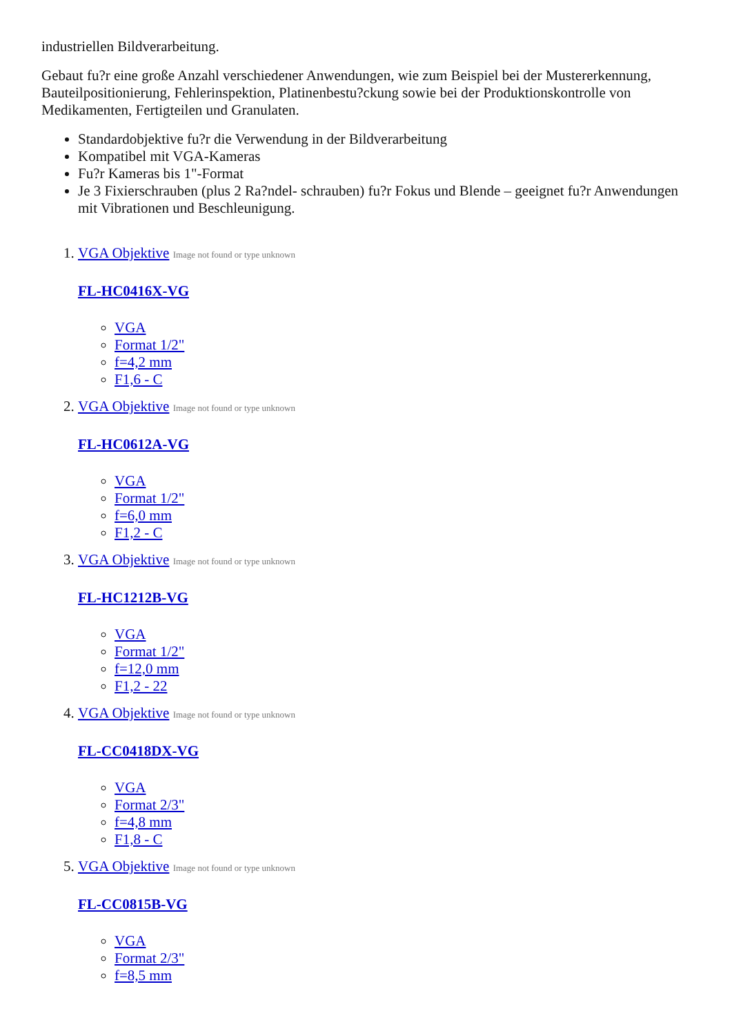industriellen Bildverarbeitung.
Gebaut fu?r eine große Anzahl verschiedener Anwendungen, wie zum Beispiel bei der Mustererkennung, Bauteilpositionierung, Fehlerinspektion, Platinenbestu?ckung sowie bei der Produktionskontrolle von Medikamenten, Fertigteilen und Granulaten.
Standardobjektive fu?r die Verwendung in der Bildverarbeitung
Kompatibel mit VGA-Kameras
Fu?r Kameras bis 1"-Format
Je 3 Fixierschrauben (plus 2 Ra?ndel- schrauben) fu?r Fokus und Blende – geeignet fu?r Anwendungen mit Vibrationen und Beschleunigung.
1. VGA Objektive Image not found or type unknown
FL-HC0416X-VG
VGA
Format 1/2"
f=4,2 mm
F1,6 - C
2. VGA Objektive Image not found or type unknown
FL-HC0612A-VG
VGA
Format 1/2"
f=6,0 mm
F1,2 - C
3. VGA Objektive Image not found or type unknown
FL-HC1212B-VG
VGA
Format 1/2"
f=12,0 mm
F1,2 - 22
4. VGA Objektive Image not found or type unknown
FL-CC0418DX-VG
VGA
Format 2/3"
f=4,8 mm
F1,8 - C
5. VGA Objektive Image not found or type unknown
FL-CC0815B-VG
VGA
Format 2/3"
f=8,5 mm